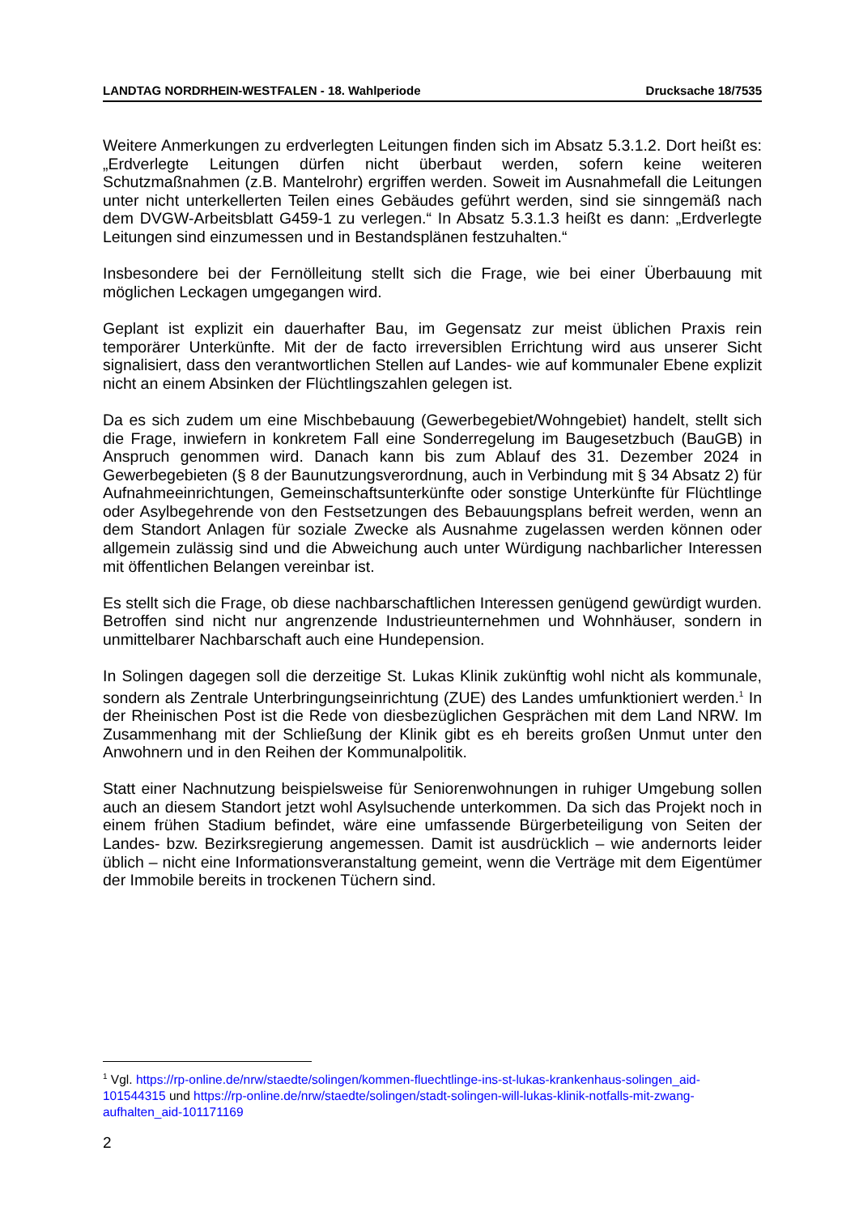LANDTAG NORDRHEIN-WESTFALEN - 18. Wahlperiode Drucksache 18/7535
Weitere Anmerkungen zu erdverlegten Leitungen finden sich im Absatz 5.3.1.2. Dort heißt es: „Erdverlegte Leitungen dürfen nicht überbaut werden, sofern keine weiteren Schutzmaßnahmen (z.B. Mantelrohr) ergriffen werden. Soweit im Ausnahmefall die Leitungen unter nicht unterkellerten Teilen eines Gebäudes geführt werden, sind sie sinngemäß nach dem DVGW-Arbeitsblatt G459-1 zu verlegen.“ In Absatz 5.3.1.3 heißt es dann: „Erdverlegte Leitungen sind einzumessen und in Bestandsplänen festzuhalten.“
Insbesondere bei der Fernölleitung stellt sich die Frage, wie bei einer Überbauung mit möglichen Leckagen umgegangen wird.
Geplant ist explizit ein dauerhafter Bau, im Gegensatz zur meist üblichen Praxis rein temporärer Unterkünfte. Mit der de facto irreversiblen Errichtung wird aus unserer Sicht signalisiert, dass den verantwortlichen Stellen auf Landes- wie auf kommunaler Ebene explizit nicht an einem Absinken der Flüchtlingszahlen gelegen ist.
Da es sich zudem um eine Mischbebauung (Gewerbegebiet/Wohngebiet) handelt, stellt sich die Frage, inwiefern in konkretem Fall eine Sonderregelung im Baugesetzbuch (BauGB) in Anspruch genommen wird. Danach kann bis zum Ablauf des 31. Dezember 2024 in Gewerbegebieten (§ 8 der Baunutzungsverordnung, auch in Verbindung mit § 34 Absatz 2) für Aufnahmeeinrichtungen, Gemeinschaftsunterkünfte oder sonstige Unterkünfte für Flüchtlinge oder Asylbegehrende von den Festsetzungen des Bebauungsplans befreit werden, wenn an dem Standort Anlagen für soziale Zwecke als Ausnahme zugelassen werden können oder allgemein zulässig sind und die Abweichung auch unter Würdigung nachbarlicher Interessen mit öffentlichen Belangen vereinbar ist.
Es stellt sich die Frage, ob diese nachbarschaftlichen Interessen genügend gewürdigt wurden. Betroffen sind nicht nur angrenzende Industrieunternehmen und Wohnhäuser, sondern in unmittelbarer Nachbarschaft auch eine Hundepension.
In Solingen dagegen soll die derzeitige St. Lukas Klinik zukünftig wohl nicht als kommunale, sondern als Zentrale Unterbringungseinrichtung (ZUE) des Landes umfunktioniert werden.<sup>1</sup> In der Rheinischen Post ist die Rede von diesbezüglichen Gesprächen mit dem Land NRW. Im Zusammenhang mit der Schließung der Klinik gibt es eh bereits großen Unmut unter den Anwohnern und in den Reihen der Kommunalpolitik.
Statt einer Nachnutzung beispielsweise für Seniorenwohnungen in ruhiger Umgebung sollen auch an diesem Standort jetzt wohl Asylsuchende unterkommen. Da sich das Projekt noch in einem frühen Stadium befindet, wäre eine umfassende Bürgerbeteiligung von Seiten der Landes- bzw. Bezirksregierung angemessen. Damit ist ausdrücklich – wie andernorts leider üblich – nicht eine Informationsveranstaltung gemeint, wenn die Verträge mit dem Eigentümer der Immobile bereits in trockenen Tüchern sind.
<sup>1</sup> Vgl. https://rp-online.de/nrw/staedte/solingen/kommen-fluechtlinge-ins-st-lukas-krankenhaus-solingen_aid-101544315 und https://rp-online.de/nrw/staedte/solingen/stadt-solingen-will-lukas-klinik-notfalls-mit-zwang-aufhalten_aid-101171169
2